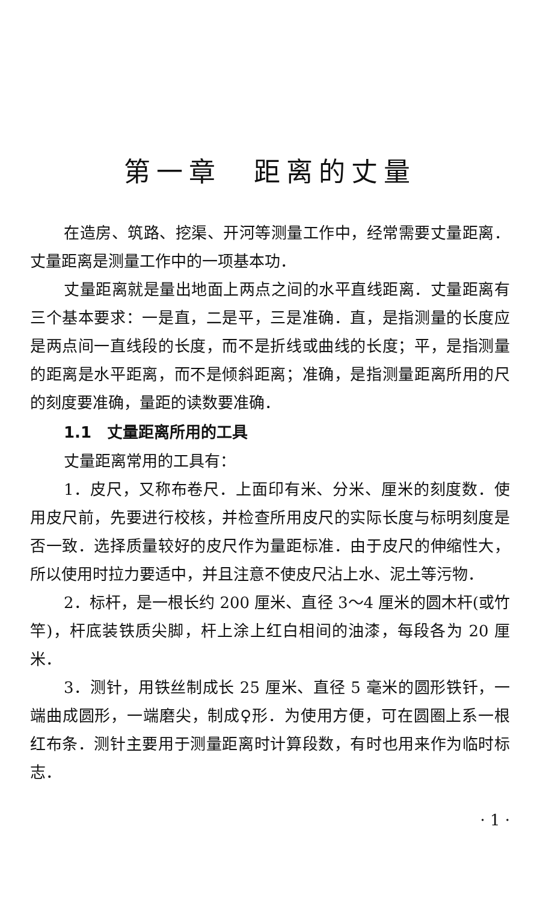第一章　距离的丈量
在造房、筑路、挖渠、开河等测量工作中，经常需要丈量距离．丈量距离是测量工作中的一项基本功．
丈量距离就是量出地面上两点之间的水平直线距离．丈量距离有三个基本要求：一是直，二是平，三是准确．直，是指测量的长度应是两点间一直线段的长度，而不是折线或曲线的长度；平，是指测量的距离是水平距离，而不是倾斜距离；准确，是指测量距离所用的尺的刻度要准确，量距的读数要准确．
1.1　丈量距离所用的工具
丈量距离常用的工具有：
1．皮尺，又称布卷尺．上面印有米、分米、厘米的刻度数．使用皮尺前，先要进行校核，并检查所用皮尺的实际长度与标明刻度是否一致．选择质量较好的皮尺作为量距标准．由于皮尺的伸缩性大，所以使用时拉力要适中，并且注意不使皮尺沾上水、泥土等污物．
2．标杆，是一根长约 200 厘米、直径 3～4 厘米的圆木杆(或竹竿)，杆底装铁质尖脚，杆上涂上红白相间的油漆，每段各为 20 厘米．
3．测针，用铁丝制成长 25 厘米、直径 5 毫米的圆形铁钎，一端曲成圆形，一端磨尖，制成♀形．为使用方便，可在圆圈上系一根红布条．测针主要用于测量距离时计算段数，有时也用来作为临时标志．
· 1 ·